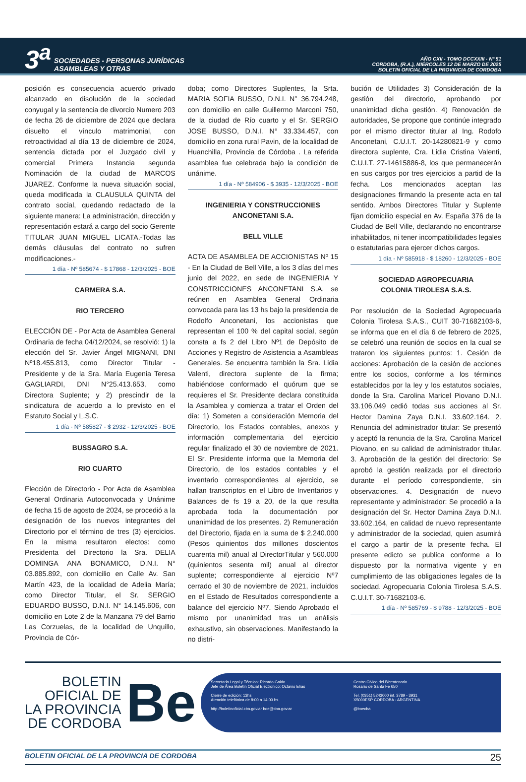3<sup>a</sup> SOCIEDADES - PERSONAS JURÍDICAS
ASAMBLEAS Y OTRAS
AÑO CXII - TOMO DCCXXIII - Nº 51
CORDOBA, (R.A.), MIÉRCOLES 12 DE MARZO DE 2025
BOLETIN OFICIAL DE LA PROVINCIA DE CORDOBA
posición es consecuencia acuerdo privado alcanzado en disolución de la sociedad conyugal y la sentencia de divorcio Numero 203 de fecha 26 de diciembre de 2024 que declara disuelto el vínculo matrimonial, con retroactividad al día 13 de diciembre de 2024, sentencia dictada por el Juzgado civil y comercial Primera Instancia segunda Nominación de la ciudad de MARCOS JUAREZ. Conforme la nueva situación social, queda modificada la CLAUSULA QUINTA del contrato social, quedando redactado de la siguiente manera: La administración, dirección y representación estará a cargo del socio Gerente TITULAR JUAN MIGUEL LICATA.-Todas las demás cláusulas del contrato no sufren modificaciones.-
1 día - Nº 585674 - $ 17868 - 12/3/2025 - BOE
CARMERA S.A.
RIO TERCERO
ELECCIÓN DE - Por Acta de Asamblea General Ordinaria de fecha 04/12/2024, se resolvió: 1) la elección del Sr. Javier Ángel MIGNANI, DNI Nº18.455.813, como Director Titular - Presidente y de la Sra. María Eugenia Teresa GAGLIARDI, DNI N°25.413.653, como Directora Suplente; y 2) prescindir de la sindicatura de acuerdo a lo previsto en el Estatuto Social y L.S.C.
1 día - Nº 585827 - $ 2932 - 12/3/2025 - BOE
BUSSAGRO S.A.
RIO CUARTO
Elección de Directorio - Por Acta de Asamblea General Ordinaria Autoconvocada y Unánime de fecha 15 de agosto de 2024, se procedió a la designación de los nuevos integrantes del Directorio por el término de tres (3) ejercicios. En la misma resultaron electos: como Presidenta del Directorio la Sra. DELIA DOMINGA ANA BONAMICO, D.N.I. N° 03.885.892, con domicilio en Calle Av. San Martín 423, de la localidad de Adelia María; como Director Titular, el Sr. SERGIO EDUARDO BUSSO, D.N.I. N° 14.145.606, con domicilio en Lote 2 de la Manzana 79 del Barrio Las Corzuelas, de la localidad de Unquillo, Provincia de Cór-
doba; como Directores Suplentes, la Srta. MARIA SOFIA BUSSO, D.N.I. N° 36.794.248, con domicilio en calle Guillermo Marconi 750, de la ciudad de Río cuarto y el Sr. SERGIO JOSE BUSSO, D.N.I. N° 33.334.457, con domicilio en zona rural Pavin, de la localidad de Huanchilla, Provincia de Córdoba . La referida asamblea fue celebrada bajo la condición de unánime.
1 día - Nº 584906 - $ 3935 - 12/3/2025 - BOE
INGENIERIA Y CONSTRUCCIONES
ANCONETANI S.A.
BELL VILLE
ACTA DE ASAMBLEA DE ACCIONISTAS Nº 15 - En la Ciudad de Bell Ville, a los 3 días del mes junio del 2022, en sede de INGENIERIA Y CONSTRICCIONES ANCONETANI S.A. se reúnen en Asamblea General Ordinaria convocada para las 13 hs bajo la presidencia de Rodolfo Anconetani, los accionistas que representan el 100 % del capital social, según consta a fs 2 del Libro Nº1 de Depósito de Acciones y Registro de Asistencia a Asambleas Generales. Se encuentra también la Sra. Lidia Valenti, directora suplente de la firma; habiéndose conformado el quórum que se requieres el Sr. Presidente declara constituida la Asamblea y comienza a tratar el Orden del día: 1) Someten a consideración Memoria del Directorio, los Estados contables, anexos y información complementaria del ejercicio regular finalizado el 30 de noviembre de 2021. El Sr. Presidente informa que la Memoria del Directorio, de los estados contables y el inventario correspondientes al ejercicio, se hallan transcriptos en el Libro de Inventarios y Balances de fs 19 a 20, de la que resulta aprobada toda la documentación por unanimidad de los presentes. 2) Remuneración del Directorio, fijada en la suma de $ 2.240.000 (Pesos quinientos dos millones doscientos cuarenta mil) anual al DirectorTitular y 560.000 (quinientos sesenta mil) anual al director suplente; correspondiente al ejercicio Nº7 cerrado el 30 de noviembre de 2021, incluidos en el Estado de Resultados correspondiente a balance del ejercicio Nº7. Siendo Aprobado el mismo por unanimidad tras un análisis exhaustivo, sin observaciones. Manifestando la no distri-
bución de Utilidades 3) Consideración de la gestión del directorio, aprobando por unanimidad dicha gestión. 4) Renovación de autoridades, Se propone que continúe integrado por el mismo director titular al Ing. Rodofo Anconetani, C.U.I.T. 20-14280821-9 y como directora suplente, Cra. Lidia Cristina Valenti, C.U.I.T. 27-14615886-8, los que permanecerán en sus cargos por tres ejercicios a partid de la fecha. Los mencionados aceptan las designaciones firmando la presente acta en tal sentido. Ambos Directores Titular y Suplente fijan domicilio especial en Av. España 376 de la Ciudad de Bell Ville, declarando no encontrarse inhabilitados, ni tener incompatibilidades legales o estatutarias para ejercer dichos cargos.
1 día - Nº 585918 - $ 18260 - 12/3/2025 - BOE
SOCIEDAD AGROPECUARIA
COLONIA TIROLESA S.A.S.
Por resolución de la Sociedad Agropecuaria Colonia Tirolesa S.A.S., CUIT 30-71682103-6, se informa que en el día 6 de febrero de 2025, se celebró una reunión de socios en la cual se trataron los siguientes puntos: 1. Cesión de acciones: Aprobación de la cesión de acciones entre los socios, conforme a los términos establecidos por la ley y los estatutos sociales, donde la Sra. Carolina Maricel Piovano D.N.I. 33.106.049 cedió todas sus acciones al Sr. Hector Damina Zaya D.N.I. 33.602.164. 2. Renuncia del administrador titular: Se presentó y aceptó la renuncia de la Sra. Carolina Maricel Piovano, en su calidad de administrador titular. 3. Aprobación de la gestión del directorio: Se aprobó la gestión realizada por el directorio durante el período correspondiente, sin observaciones. 4. Designación de nuevo representante y administrador: Se procedió a la designación del Sr. Hector Damina Zaya D.N.I. 33.602.164, en calidad de nuevo representante y administrador de la sociedad, quien asumirá el cargo a partir de la presente fecha. El presente edicto se publica conforme a lo dispuesto por la normativa vigente y en cumplimiento de las obligaciones legales de la sociedad. Agropecuaria Colonia Tirolesa S.A.S. C.U.I.T. 30-71682103-6.
1 día - Nº 585769 - $ 9788 - 12/3/2025 - BOE
BOLETIN
OFICIAL DE
LA PROVINCIA
DE CORDOBA
Be
Secretario Legal y Técnico: Ricardo Gaido
Jefe de Área Boletín Oficial Electrónico: Octavio Elías
Cierre de edición: 13hs
Atención telefónica de 8:00 a 14:00 hs.
http://boletinoficial.cba.gov.ar boe@cba.gov.ar
Centro Cívico del Bicentenario
Rosario de Santa Fe 650
Tel. (0351) 5243000 int. 3789 - 3931
X5000ESP CORDOBA - ARGENTINA
@boecba
BOLETIN OFICIAL DE LA PROVINCIA DE CORDOBA 25